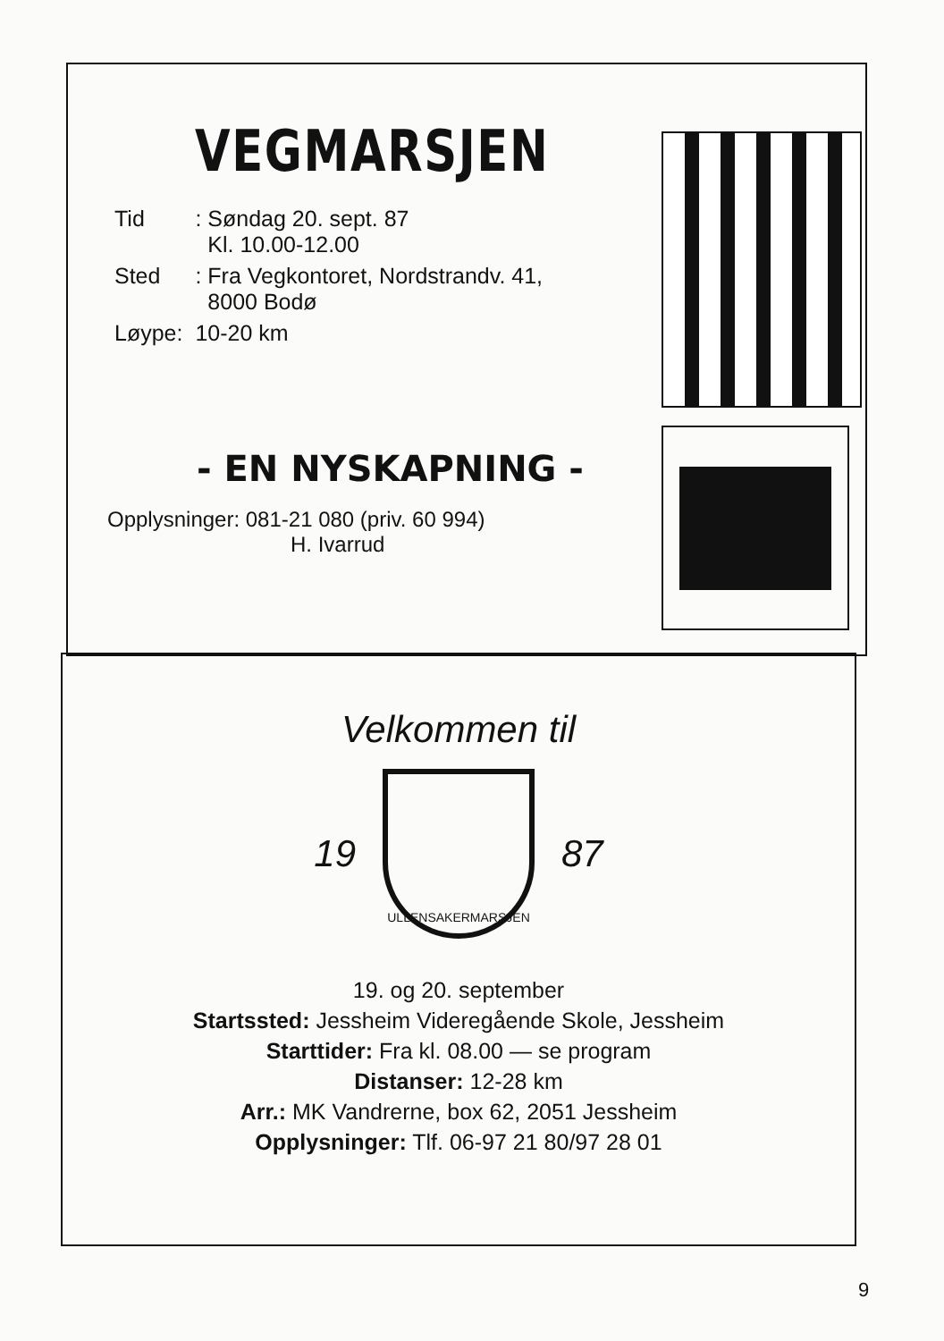VEGMARSJEN
| Tid | : Søndag 20. sept. 87 Kl. 10.00-12.00 |
| Sted | : Fra Vegkontoret, Nordstrandv. 41, 8000 Bodø |
| Løype: | 10-20 km |
- EN NYSKAPNING -
Opplysninger: 081-21 080 (priv. 60 994)
H. Ivarrud
Velkommen til
19
ULLENSAKERMARSJEN
87
19. og 20. september
Startssted: Jessheim Videregående Skole, Jessheim
Starttider: Fra kl. 08.00 — se program
Distanser: 12-28 km
Arr.: MK Vandrerne, box 62, 2051 Jessheim
Opplysninger: Tlf. 06-97 21 80/97 28 01
9